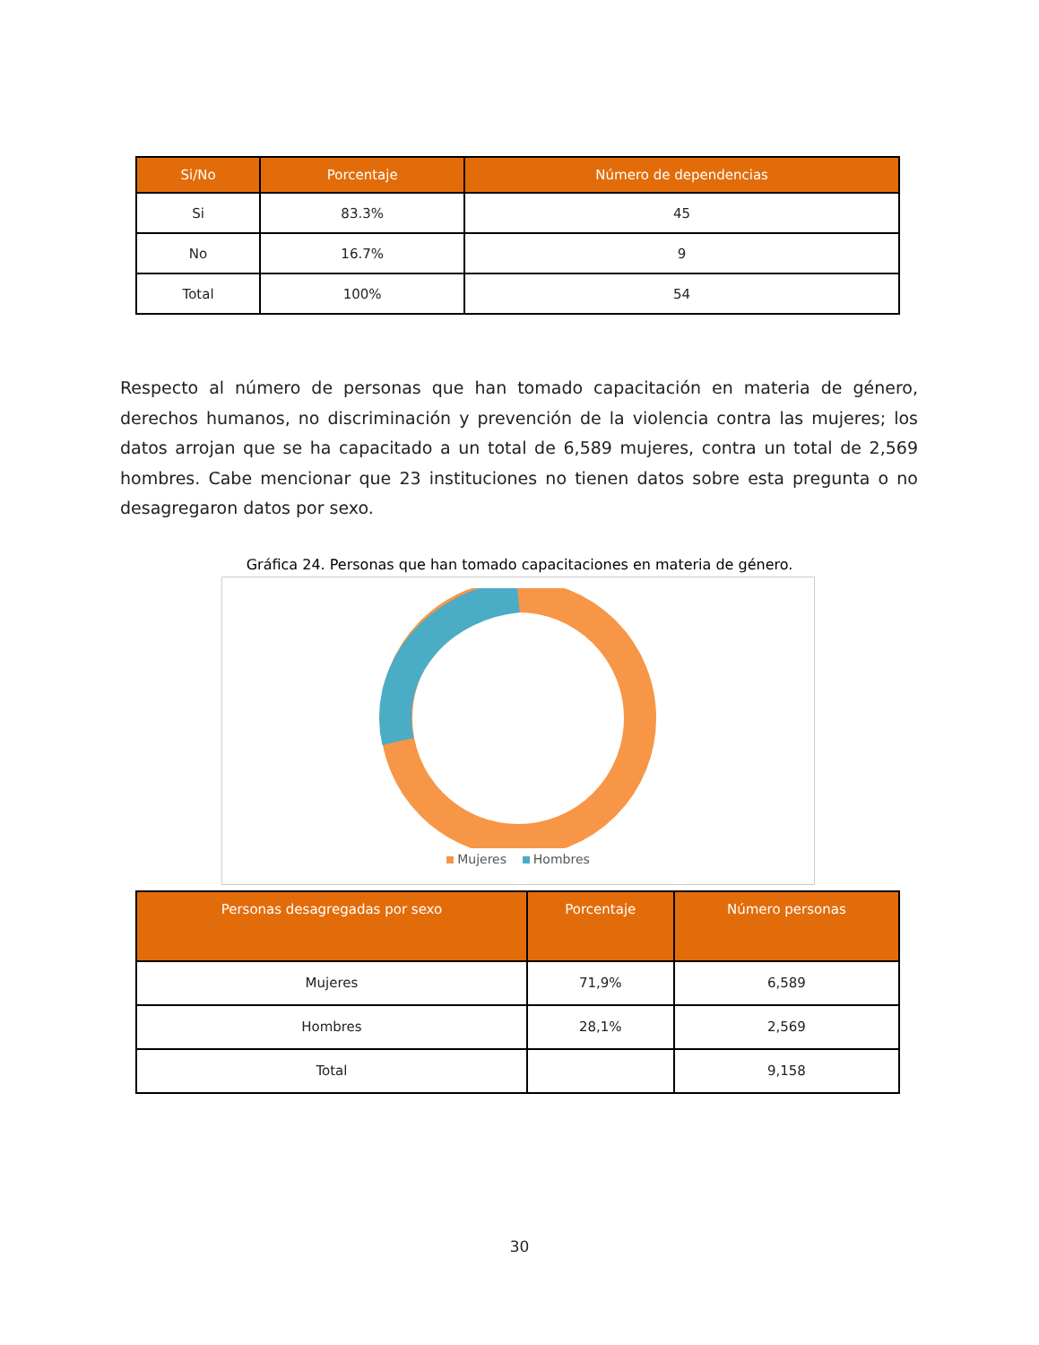| Si/No | Porcentaje | Número de dependencias |
| --- | --- | --- |
| Si | 83.3% | 45 |
| No | 16.7% | 9 |
| Total | 100% | 54 |
Respecto al número de personas que han tomado capacitación en materia de género, derechos humanos, no discriminación y prevención de la violencia contra las mujeres; los datos arrojan que se ha capacitado a un total de 6,589 mujeres, contra un total de 2,569 hombres. Cabe mencionar que 23 instituciones no tienen datos sobre esta pregunta o no desagregaron datos por sexo.
Gráfica 24. Personas que han tomado capacitaciones en materia de género.
Mujeres Hombres
| Personas desagregadas por sexo | Porcentaje | Número personas |
| --- | --- | --- |
| Mujeres | 71,9% | 6,589 |
| Hombres | 28,1% | 2,569 |
| Total | | 9,158 |
30